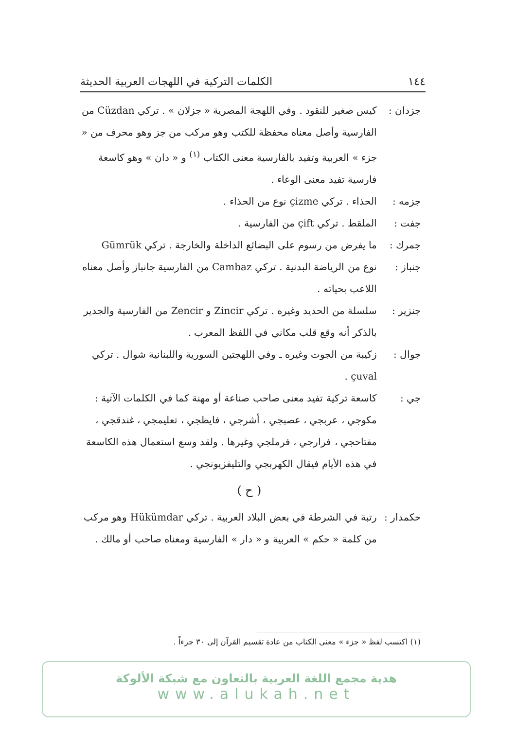١٤٤ الكلمات التركية في اللهجات العربية الحديثة
جزدان : كيس صغير للنقود . وفي اللهجة المصرية « جزلان » . تركي Cüzdan من الفارسية وأصل معناه محفظة للكتب وهو مركب من جز وهو محرف من « جزء » العربية وتفيد بالفارسية معنى الكتاب <sup>(١)</sup> و « دان » وهو كاسعة فارسية تفيد معنى الوعاء .
جزمه : الحذاء . تركي çizme نوع من الحذاء .
جفت : الملقط . تركي çift من الفارسية .
جمرك : ما يفرض من رسوم على البضائع الداخلة والخارجة . تركي Gümrük
جنباز : نوع من الرياضة البدنية . تركي Cambaz من الفارسية جانباز وأصل معناه اللاعب بحياته .
جنزير : سلسلة من الحديد وغيره . تركي Zincir و Zencir من الفارسية والجدير بالذكر أنه وقع قلب مكاني في اللفظ المعرب .
جوال : زكيبة من الجوت وغيره ـ وفي اللهجتين السورية واللبنانية شوال . تركي çuval .
جي : كاسعة تركية تفيد معنى صاحب صناعة أو مهنة كما في الكلمات الآتية : مكوجي ، عربجي ، عصبجي ، أشرجي ، فايظجي ، تعليمجي ، غندقجي ، مفتاحجي ، فرارجي ، فرملجي وغيرها . ولقد وسع استعمال هذه الكاسعة في هذه الأيام فيقال الكهربجي والتليفزيونجي .
( ح )
حكمدار :
رتبة في الشرطة في بعض البلاد العربية . تركي Hükümdar وهو مركب من كلمة « حكم » العربية و « دار » الفارسية ومعناه صاحب أو مالك .
(١) اكتسب لفظ « جزء » معنى الكتاب من عادة تقسيم القرآن إلى ٣٠ جزءاً .
هدية مجمع اللغة العربية بالتعاون مع شبكة الألوكة
www.alukah.net